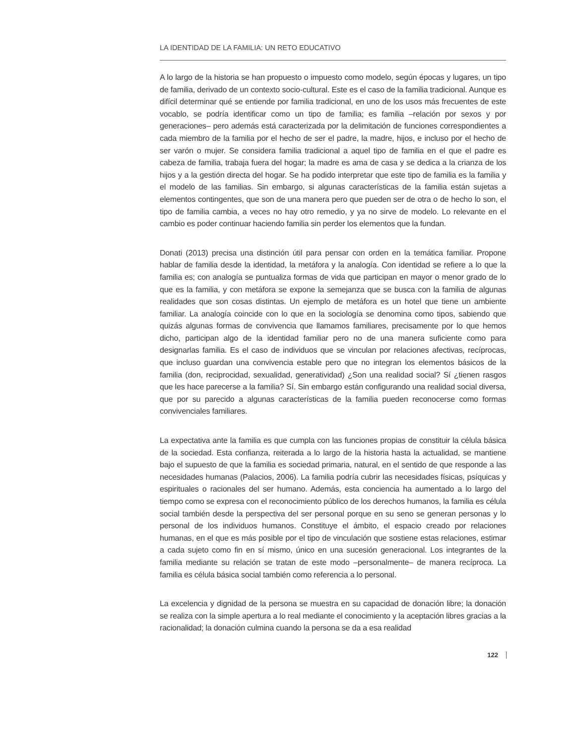LA IDENTIDAD DE LA FAMILIA: UN RETO EDUCATIVO
A lo largo de la historia se han propuesto o impuesto como modelo, según épocas y lugares, un tipo de familia, derivado de un contexto socio-cultural. Este es el caso de la familia tradicional. Aunque es difícil determinar qué se entiende por familia tradicional, en uno de los usos más frecuentes de este vocablo, se podría identificar como un tipo de familia; es familia –relación por sexos y por generaciones– pero además está caracterizada por la delimitación de funciones correspondientes a cada miembro de la familia por el hecho de ser el padre, la madre, hijos, e incluso por el hecho de ser varón o mujer. Se considera familia tradicional a aquel tipo de familia en el que el padre es cabeza de familia, trabaja fuera del hogar; la madre es ama de casa y se dedica a la crianza de los hijos y a la gestión directa del hogar. Se ha podido interpretar que este tipo de familia es la familia y el modelo de las familias. Sin embargo, si algunas características de la familia están sujetas a elementos contingentes, que son de una manera pero que pueden ser de otra o de hecho lo son, el tipo de familia cambia, a veces no hay otro remedio, y ya no sirve de modelo. Lo relevante en el cambio es poder continuar haciendo familia sin perder los elementos que la fundan.
Donati (2013) precisa una distinción útil para pensar con orden en la temática familiar. Propone hablar de familia desde la identidad, la metáfora y la analogía. Con identidad se refiere a lo que la familia es; con analogía se puntualiza formas de vida que participan en mayor o menor grado de lo que es la familia, y con metáfora se expone la semejanza que se busca con la familia de algunas realidades que son cosas distintas. Un ejemplo de metáfora es un hotel que tiene un ambiente familiar. La analogía coincide con lo que en la sociología se denomina como tipos, sabiendo que quizás algunas formas de convivencia que llamamos familiares, precisamente por lo que hemos dicho, participan algo de la identidad familiar pero no de una manera suficiente como para designarlas familia. Es el caso de individuos que se vinculan por relaciones afectivas, recíprocas, que incluso guardan una convivencia estable pero que no integran los elementos básicos de la familia (don, reciprocidad, sexualidad, generatividad) ¿Son una realidad social? Sí ¿tienen rasgos que les hace parecerse a la familia? Sí. Sin embargo están configurando una realidad social diversa, que por su parecido a algunas características de la familia pueden reconocerse como formas convivenciales familiares.
La expectativa ante la familia es que cumpla con las funciones propias de constituir la célula básica de la sociedad. Esta confianza, reiterada a lo largo de la historia hasta la actualidad, se mantiene bajo el supuesto de que la familia es sociedad primaria, natural, en el sentido de que responde a las necesidades humanas (Palacios, 2006). La familia podría cubrir las necesidades físicas, psíquicas y espirituales o racionales del ser humano. Además, esta conciencia ha aumentado a lo largo del tiempo como se expresa con el reconocimiento público de los derechos humanos, la familia es célula social también desde la perspectiva del ser personal porque en su seno se generan personas y lo personal de los individuos humanos. Constituye el ámbito, el espacio creado por relaciones humanas, en el que es más posible por el tipo de vinculación que sostiene estas relaciones, estimar a cada sujeto como fin en sí mismo, único en una sucesión generacional. Los integrantes de la familia mediante su relación se tratan de este modo –personalmente– de manera recíproca. La familia es célula básica social también como referencia a lo personal.
La excelencia y dignidad de la persona se muestra en su capacidad de donación libre; la donación se realiza con la simple apertura a lo real mediante el conocimiento y la aceptación libres gracias a la racionalidad; la donación culmina cuando la persona se da a esa realidad
122